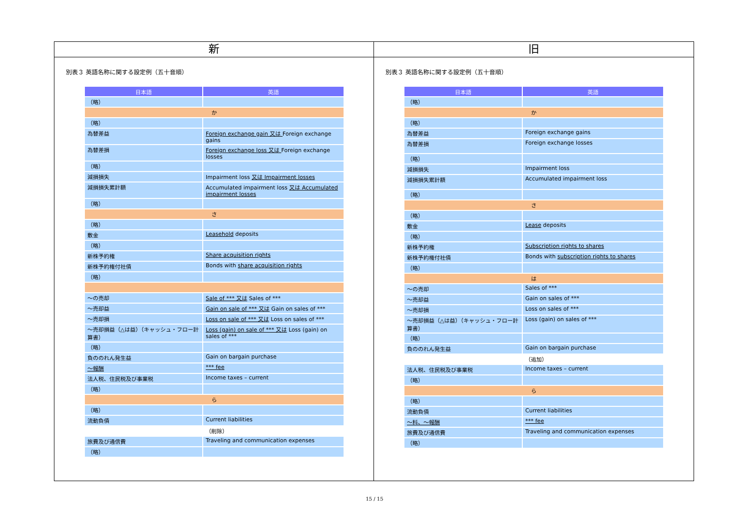新
別表３ 英語名称に関する設定例（五十音順）
| 日本語 | 英語 |
| --- | --- |
| （略） | |
| か | |
| （略） | |
| 為替差益 | Foreign exchange gain 又は Foreign exchange gains |
| 為替差損 | Foreign exchange loss 又は Foreign exchange losses |
| （略） | |
| 減損損失 | Impairment loss 又は Impairment losses |
| 減損損失累計額 | Accumulated impairment loss 又は Accumulated impairment losses |
| （略） | |
| さ | |
| （略） | |
| 敷金 | Leasehold deposits |
| （略） | |
| 新株予約権 | Share acquisition rights |
| 新株予約権付社債 | Bonds with share acquisition rights |
| （略） | |
| ～の売却 | Sale of *** 又は Sales of *** |
| ～売却益 | Gain on sale of *** 又は Gain on sales of *** |
| ～売却損 | Loss on sale of *** 又は Loss on sales of *** |
| ～売却損益（△は益）（キャッシュ・フロー計算書） | Loss (gain) on sale of *** 又は Loss (gain) on sales of *** |
| （略） | |
| 負ののれん発生益 | Gain on bargain purchase |
| ～報酬 | *** fee |
| 法人税、住民税及び事業税 | Income taxes – current |
| （略） | |
| ら | |
| （略） | |
| 流動負債 | Current liabilities |
| | （削除） |
| 旅費及び通信費 | Traveling and communication expenses |
| （略） | |
旧
別表３ 英語名称に関する設定例（五十音順）
| 日本語 | 英語 |
| --- | --- |
| （略） | |
| か | |
| （略） | |
| 為替差益 | Foreign exchange gains |
| 為替差損 | Foreign exchange losses |
| （略） | |
| 減損損失 | Impairment loss |
| 減損損失累計額 | Accumulated impairment loss |
| （略） | |
| さ | |
| （略） | |
| 敷金 | Lease deposits |
| （略） | |
| 新株予約権 | Subscription rights to shares |
| 新株予約権付社債 | Bonds with subscription rights to shares |
| （略） | |
| は | |
| ～の売却 | Sales of *** |
| ～売却益 | Gain on sales of *** |
| ～売却損 | Loss on sales of *** |
| ～売却損益（△は益）（キャッシュ・フロー計算書） | Loss (gain) on sales of *** |
| （略） | |
| 負ののれん発生益 | Gain on bargain purchase |
| | （追加） |
| 法人税、住民税及び事業税 | Income taxes – current |
| （略） | |
| ら | |
| （略） | |
| 流動負債 | Current liabilities |
| ～料、～報酬 | *** fee |
| 旅費及び通信費 | Traveling and communication expenses |
| （略） | |
15 / 15